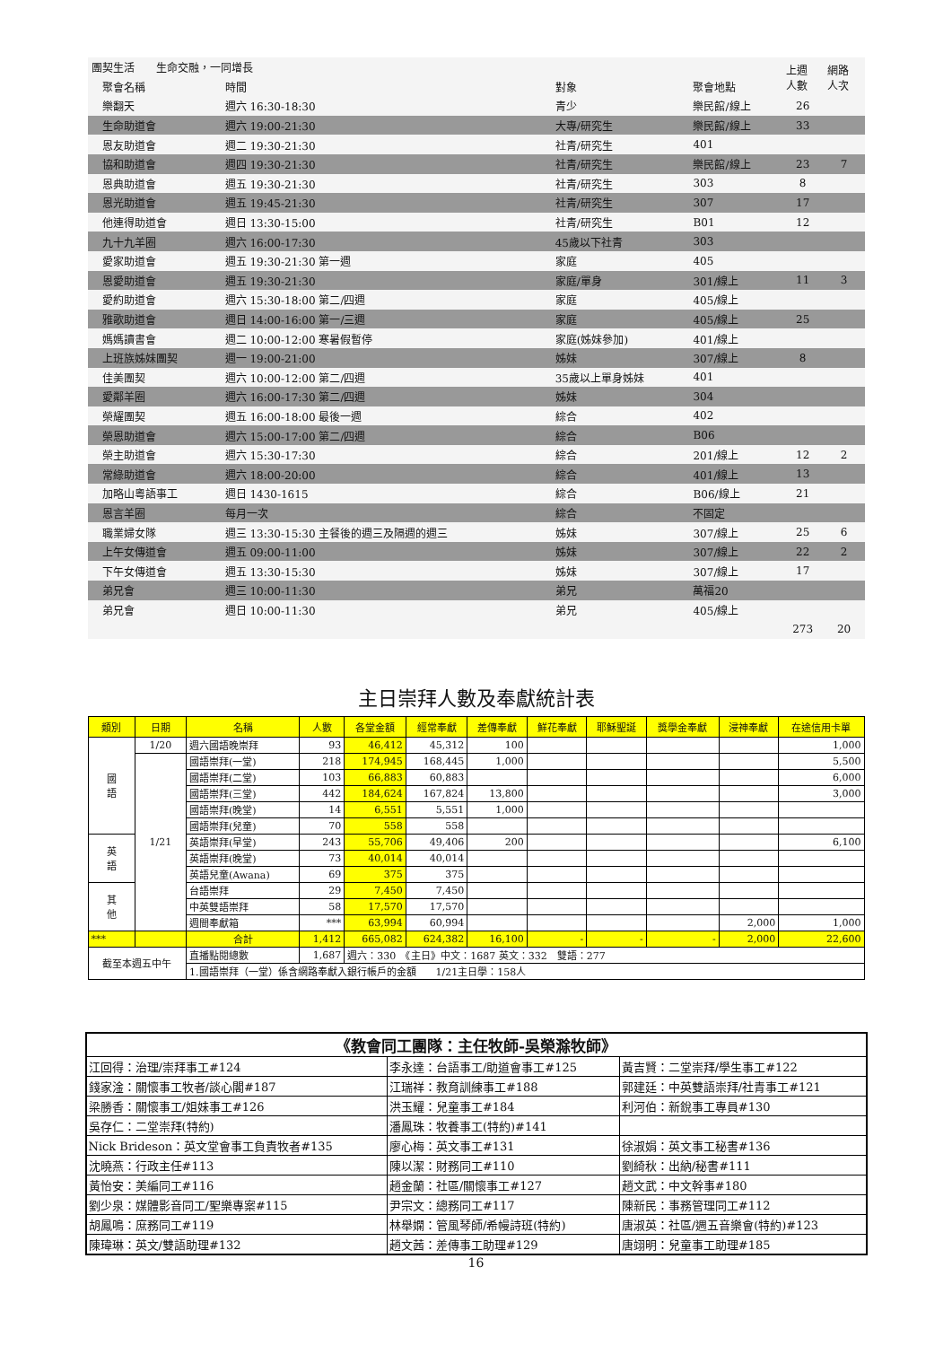| 團契生活 生命交融，一同增長 | | | | 上週 人數 | 網路 人次 |
| --- | --- | --- | --- | --- | --- |
| 聚會名稱 | 時間 | 對象 | 聚會地點 | | |
| 樂翻天 | 週六 16:30-18:30 | 青少 | 樂民館/線上 | 26 | |
| 生命助道會 | 週六 19:00-21:30 | 大專/研究生 | 樂民館/線上 | 33 | |
| 恩友助道會 | 週二 19:30-21:30 | 社青/研究生 | 401 | | |
| 協和助道會 | 週四 19:30-21:30 | 社青/研究生 | 樂民館/線上 | 23 | 7 |
| 恩典助道會 | 週五 19:30-21:30 | 社青/研究生 | 303 | 8 | |
| 恩光助道會 | 週五 19:45-21:30 | 社青/研究生 | 307 | 17 | |
| 他連得助道會 | 週日 13:30-15:00 | 社青/研究生 | B01 | 12 | |
| 九十九羊圈 | 週六 16:00-17:30 | 45歲以下社青 | 303 | | |
| 愛家助道會 | 週五 19:30-21:30 第一週 | 家庭 | 405 | | |
| 恩愛助道會 | 週五 19:30-21:30 | 家庭/單身 | 301/線上 | 11 | 3 |
| 愛約助道會 | 週六 15:30-18:00 第二/四週 | 家庭 | 405/線上 | | |
| 雅歌助道會 | 週日 14:00-16:00 第一/三週 | 家庭 | 405/線上 | 25 | |
| 媽媽讀書會 | 週二 10:00-12:00 寒暑假暫停 | 家庭(姊妹參加) | 401/線上 | | |
| 上班族姊妹團契 | 週一 19:00-21:00 | 姊妹 | 307/線上 | 8 | |
| 佳美團契 | 週六 10:00-12:00 第二/四週 | 35歲以上單身姊妹 | 401 | | |
| 愛鄰羊圈 | 週六 16:00-17:30 第二/四週 | 姊妹 | 304 | | |
| 榮耀團契 | 週五 16:00-18:00 最後一週 | 綜合 | 402 | | |
| 榮恩助道會 | 週六 15:00-17:00 第二/四週 | 綜合 | B06 | | |
| 榮主助道會 | 週六 15:30-17:30 | 綜合 | 201/線上 | 12 | 2 |
| 常綠助道會 | 週六 18:00-20:00 | 綜合 | 401/線上 | 13 | |
| 加略山粵語事工 | 週日 1430-1615 | 綜合 | B06/線上 | 21 | |
| 恩言羊圈 | 每月一次 | 綜合 | 不固定 | | |
| 職業婦女隊 | 週三 13:30-15:30 主餐後的週三及隔週的週三 | 姊妹 | 307/線上 | 25 | 6 |
| 上午女傳道會 | 週五 09:00-11:00 | 姊妹 | 307/線上 | 22 | 2 |
| 下午女傳道會 | 週五 13:30-15:30 | 姊妹 | 307/線上 | 17 | |
| 弟兄會 | 週三 10:00-11:30 | 弟兄 | 萬福20 | | |
| 弟兄會 | 週日 10:00-11:30 | 弟兄 | 405/線上 | | |
| | | | | 273 | 20 |
主日崇拜人數及奉獻統計表
| 類別 | 日期 | 名稱 | 人數 | 各堂金額 | 經常奉獻 | 差傳奉獻 | 鮮花奉獻 | 耶穌聖誕 | 獎學金奉獻 | 浸神奉獻 | 在途信用卡單 |
| --- | --- | --- | --- | --- | --- | --- | --- | --- | --- | --- | --- |
| 國 語 | 1/20 | 週六國語晚崇拜 | 93 | 46,412 | 45,312 | 100 | | | | | 1,000 |
| | 1/21 | 國語崇拜(一堂) | 218 | 174,945 | 168,445 | 1,000 | | | | | 5,500 |
| | | 國語崇拜(二堂) | 103 | 66,883 | 60,883 | | | | | | 6,000 |
| | | 國語崇拜(三堂) | 442 | 184,624 | 167,824 | 13,800 | | | | | 3,000 |
| | | 國語崇拜(晚堂) | 14 | 6,551 | 5,551 | 1,000 | | | | | |
| | | 國語崇拜(兒童) | 70 | 558 | 558 | | | | | | |
| 英 語 | | 英語崇拜(早堂) | 243 | 55,706 | 49,406 | 200 | | | | | 6,100 |
| | | 英語崇拜(晚堂) | 73 | 40,014 | 40,014 | | | | | | |
| | | 英語兒童(Awana) | 69 | 375 | 375 | | | | | | |
| 其 他 | | 台語崇拜 | 29 | 7,450 | 7,450 | | | | | | |
| | | 中英雙語崇拜 | 58 | 17,570 | 17,570 | | | | | | |
| | | 週間奉獻箱 | *** | 63,994 | 60,994 | | | | | 2,000 | 1,000 |
| *** | | 合計 | 1,412 | 665,082 | 624,382 | 16,100 | - | - | - | 2,000 | 22,600 |
| 截至本週五中午 | | 直播點閱總數 | 1,687 | 週六：330 《主日》中文：1687 英文：332 雙語：277 | | | | | | | |
| | | 1.國語崇拜（一堂）係含網路奉獻入銀行帳戶的金額 1/21主日學：158人 | | | | | | | | | |
| 《教會同工團隊：主任牧師-吳榮滁牧師》 | | |
| 江回得：治理/崇拜事工#124 | 李永達：台語事工/助道會事工#125 | 黃吉賢：二堂崇拜/學生事工#122 |
| 錢家淦：關懷事工牧者/談心閣#187 | 江瑞祥：教育訓練事工#188 | 郭建廷：中英雙語崇拜/社青事工#121 |
| 梁勝香：關懷事工/姐妹事工#126 | 洪玉耀：兒童事工#184 | 利河伯：新銳事工專員#130 |
| 吳存仁：二堂崇拜(特約) | 潘鳳珠：牧養事工(特約)#141 | |
| Nick Brideson：英文堂會事工負責牧者#135 | 廖心梅：英文事工#131 | 徐淑娟：英文事工秘書#136 |
| 沈曉燕：行政主任#113 | 陳以潔：財務同工#110 | 劉綺秋：出納/秘書#111 |
| 黃怡安：美編同工#116 | 趙金蘭：社區/關懷事工#127 | 趙文武：中文幹事#180 |
| 劉少泉：媒體影音同工/聖樂專案#115 | 尹宗文：總務同工#117 | 陳新民：事務管理同工#112 |
| 胡鳳鳴：庶務同工#119 | 林舉嫻：管風琴師/希幔詩班(特約) | 唐淑英：社區/週五音樂會(特約)#123 |
| 陳瑋琳：英文/雙語助理#132 | 趙文茜：差傳事工助理#129 | 唐翊明：兒童事工助理#185 |
16